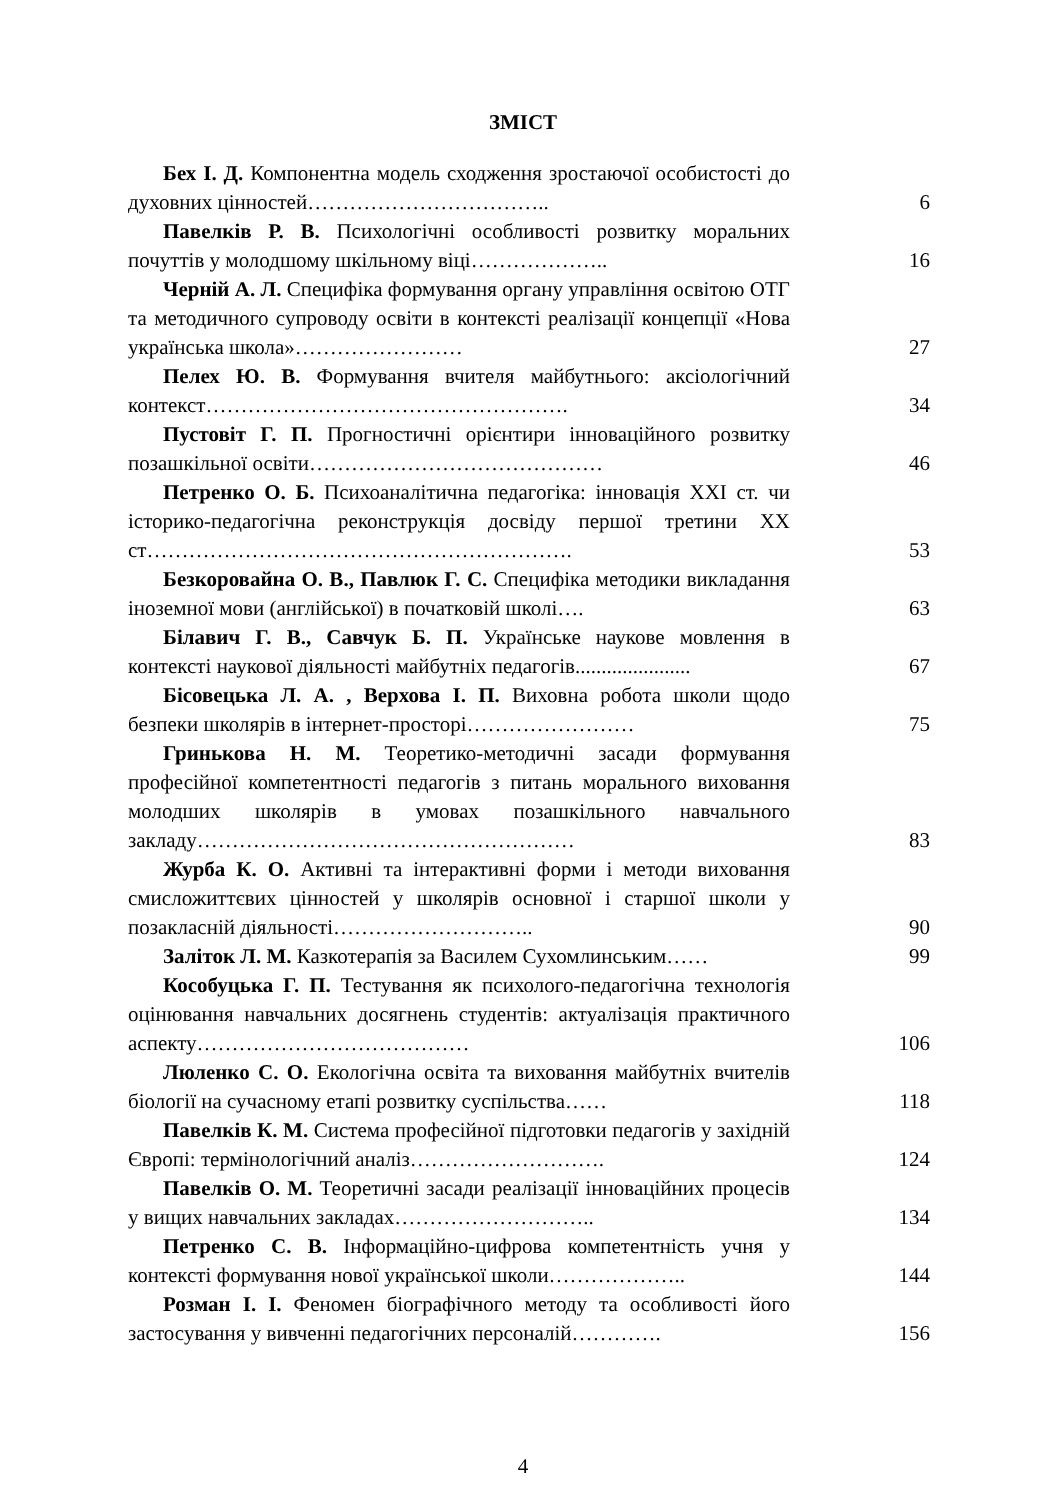ЗМІСТ
Бех І. Д. Компонентна модель сходження зростаючої особистості до духовних цінностей……………………………..
6
Павелків Р. В. Психологічні особливості розвитку моральних почуттів у молодшому шкільному віці………………..
16
Черній А. Л. Специфіка формування органу управління освітою ОТГ та методичного супроводу освіти в контексті реалізації концепції «Нова українська школа»……………………
27
Пелех Ю. В. Формування вчителя майбутнього: аксіологічний контекст…………………………………………….
34
Пустовіт Г. П. Прогностичні орієнтири інноваційного розвитку позашкільної освіти……………………………………
46
Петренко О. Б. Психоаналітична педагогіка: інновація XXI ст. чи історико-педагогічна реконструкція досвіду першої третини XX ст…………………………………………………….
53
Безкоровайна О. В., Павлюк Г. С. Специфіка методики викладання іноземної мови (англійської) в початковій школі….
63
Білавич Г. В., Савчук Б. П. Українське наукове мовлення в контексті наукової діяльності майбутніх педагогів......................
67
Бісовецька Л. А. , Верхова І. П. Виховна робота школи щодо безпеки школярів в інтернет-просторі……………………
75
Гринькова Н. М. Теоретико-методичні засади формування професійної компетентності педагогів з питань морального виховання молодших школярів в умовах позашкільного навчального закладу………………………………………………
83
Журба К. О. Активні та інтерактивні форми і методи виховання смисложиттєвих цінностей у школярів основної і старшої школи у позакласній діяльності………………………..
90
Заліток Л. М. Казкотерапія за Василем Сухомлинським……
99
Кособуцька Г. П. Тестування як психолого-педагогічна технологія оцінювання навчальних досягнень студентів: актуалізація практичного аспекту…………………………………
106
Люленко С. О. Екологічна освіта та виховання майбутніх вчителів біології на сучасному етапі розвитку суспільства……
118
Павелків К. М. Система професійної підготовки педагогів у західній Європі: термінологічний аналіз……………………….
124
Павелків О. М. Теоретичні засади реалізації інноваційних процесів у вищих навчальних закладах………………………..
134
Петренко С. В. Інформаційно-цифрова компетентність учня у контексті формування нової української школи………………..
144
Розман І. І. Феномен біографічного методу та особливості його застосування у вивченні педагогічних персоналій………….
156
4